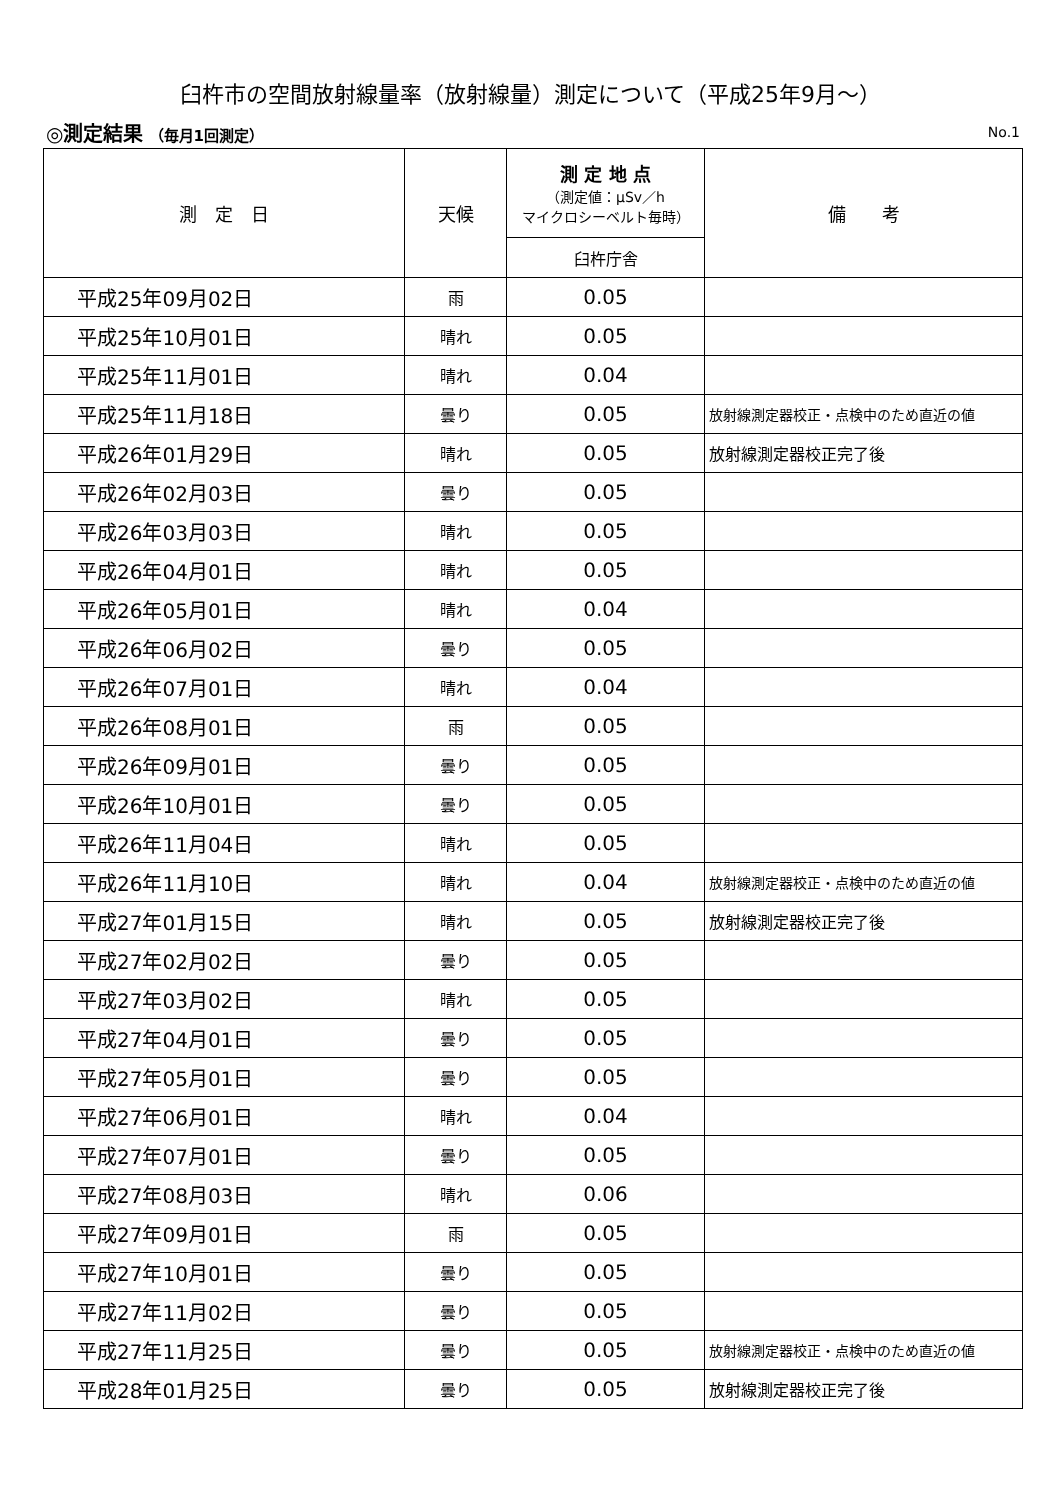臼杵市の空間放射線量率（放射線量）測定について（平成25年9月～）
◎測定結果 （毎月1回測定） No.1
| 測 定 日 | 天候 | 測 定 地 点 （測定値：μSv／h マイクロシーベルト毎時） | 備 考 |
| --- | --- | --- | --- |
| | | 臼杵庁舎 | |
| 平成25年09月02日 | 雨 | 0.05 | |
| 平成25年10月01日 | 晴れ | 0.05 | |
| 平成25年11月01日 | 晴れ | 0.04 | |
| 平成25年11月18日 | 曇り | 0.05 | 放射線測定器校正・点検中のため直近の値 |
| 平成26年01月29日 | 晴れ | 0.05 | 放射線測定器校正完了後 |
| 平成26年02月03日 | 曇り | 0.05 | |
| 平成26年03月03日 | 晴れ | 0.05 | |
| 平成26年04月01日 | 晴れ | 0.05 | |
| 平成26年05月01日 | 晴れ | 0.04 | |
| 平成26年06月02日 | 曇り | 0.05 | |
| 平成26年07月01日 | 晴れ | 0.04 | |
| 平成26年08月01日 | 雨 | 0.05 | |
| 平成26年09月01日 | 曇り | 0.05 | |
| 平成26年10月01日 | 曇り | 0.05 | |
| 平成26年11月04日 | 晴れ | 0.05 | |
| 平成26年11月10日 | 晴れ | 0.04 | 放射線測定器校正・点検中のため直近の値 |
| 平成27年01月15日 | 晴れ | 0.05 | 放射線測定器校正完了後 |
| 平成27年02月02日 | 曇り | 0.05 | |
| 平成27年03月02日 | 晴れ | 0.05 | |
| 平成27年04月01日 | 曇り | 0.05 | |
| 平成27年05月01日 | 曇り | 0.05 | |
| 平成27年06月01日 | 晴れ | 0.04 | |
| 平成27年07月01日 | 曇り | 0.05 | |
| 平成27年08月03日 | 晴れ | 0.06 | |
| 平成27年09月01日 | 雨 | 0.05 | |
| 平成27年10月01日 | 曇り | 0.05 | |
| 平成27年11月02日 | 曇り | 0.05 | |
| 平成27年11月25日 | 曇り | 0.05 | 放射線測定器校正・点検中のため直近の値 |
| 平成28年01月25日 | 曇り | 0.05 | 放射線測定器校正完了後 |